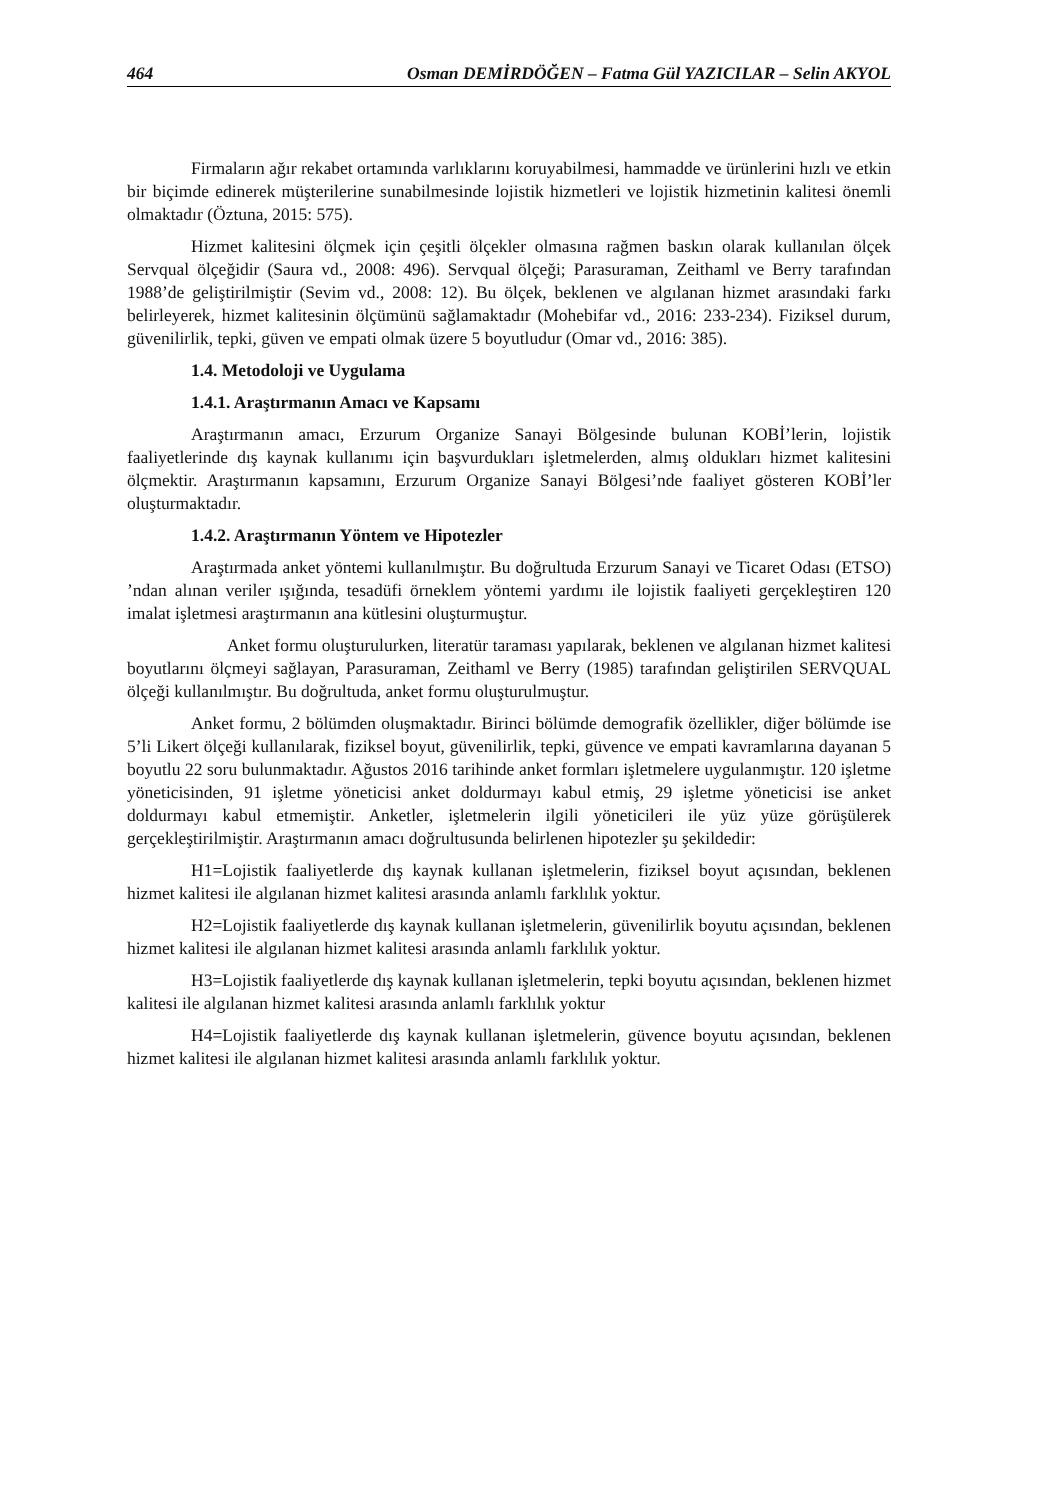464 Osman DEMİRDÖĞEN – Fatma Gül YAZICILAR – Selin AKYOL
Firmaların ağır rekabet ortamında varlıklarını koruyabilmesi, hammadde ve ürünlerini hızlı ve etkin bir biçimde edinerek müşterilerine sunabilmesinde lojistik hizmetleri ve lojistik hizmetinin kalitesi önemli olmaktadır (Öztuna, 2015: 575).
Hizmet kalitesini ölçmek için çeşitli ölçekler olmasına rağmen baskın olarak kullanılan ölçek Servqual ölçeğidir (Saura vd., 2008: 496). Servqual ölçeği; Parasuraman, Zeithaml ve Berry tarafından 1988’de geliştirilmiştir (Sevim vd., 2008: 12). Bu ölçek, beklenen ve algılanan hizmet arasındaki farkı belirleyerek, hizmet kalitesinin ölçümünü sağlamaktadır (Mohebifar vd., 2016: 233-234). Fiziksel durum, güvenilirlik, tepki, güven ve empati olmak üzere 5 boyutludur (Omar vd., 2016: 385).
1.4. Metodoloji ve Uygulama
1.4.1. Araştırmanın Amacı ve Kapsamı
Araştırmanın amacı, Erzurum Organize Sanayi Bölgesinde bulunan KOBİ’lerin, lojistik faaliyetlerinde dış kaynak kullanımı için başvurdukları işletmelerden, almış oldukları hizmet kalitesini ölçmektir. Araştırmanın kapsamını, Erzurum Organize Sanayi Bölgesi’nde faaliyet gösteren KOBİ’ler oluşturmaktadır.
1.4.2. Araştırmanın Yöntem ve Hipotezler
Araştırmada anket yöntemi kullanılmıştır. Bu doğrultuda Erzurum Sanayi ve Ticaret Odası (ETSO) ’ndan alınan veriler ışığında, tesadüfi örneklem yöntemi yardımı ile lojistik faaliyeti gerçekleştiren 120 imalat işletmesi araştırmanın ana kütlesini oluşturmuştur.
Anket formu oluşturulurken, literatür taraması yapılarak, beklenen ve algılanan hizmet kalitesi boyutlarını ölçmeyi sağlayan, Parasuraman, Zeithaml ve Berry (1985) tarafından geliştirilen SERVQUAL ölçeği kullanılmıştır. Bu doğrultuda, anket formu oluşturulmuştur.
Anket formu, 2 bölümden oluşmaktadır. Birinci bölümde demografik özellikler, diğer bölümde ise 5’li Likert ölçeği kullanılarak, fiziksel boyut, güvenilirlik, tepki, güvence ve empati kavramlarına dayanan 5 boyutlu 22 soru bulunmaktadır. Ağustos 2016 tarihinde anket formları işletmelere uygulanmıştır. 120 işletme yöneticisinden, 91 işletme yöneticisi anket doldurmayı kabul etmiş, 29 işletme yöneticisi ise anket doldurmayı kabul etmemiştir. Anketler, işletmelerin ilgili yöneticileri ile yüz yüze görüşülerek gerçekleştirilmiştir. Araştırmanın amacı doğrultusunda belirlenen hipotezler şu şekildedir:
H1=Lojistik faaliyetlerde dış kaynak kullanan işletmelerin, fiziksel boyut açısından, beklenen hizmet kalitesi ile algılanan hizmet kalitesi arasında anlamlı farklılık yoktur.
H2=Lojistik faaliyetlerde dış kaynak kullanan işletmelerin, güvenilirlik boyutu açısından, beklenen hizmet kalitesi ile algılanan hizmet kalitesi arasında anlamlı farklılık yoktur.
H3=Lojistik faaliyetlerde dış kaynak kullanan işletmelerin, tepki boyutu açısından, beklenen hizmet kalitesi ile algılanan hizmet kalitesi arasında anlamlı farklılık yoktur
H4=Lojistik faaliyetlerde dış kaynak kullanan işletmelerin, güvence boyutu açısından, beklenen hizmet kalitesi ile algılanan hizmet kalitesi arasında anlamlı farklılık yoktur.